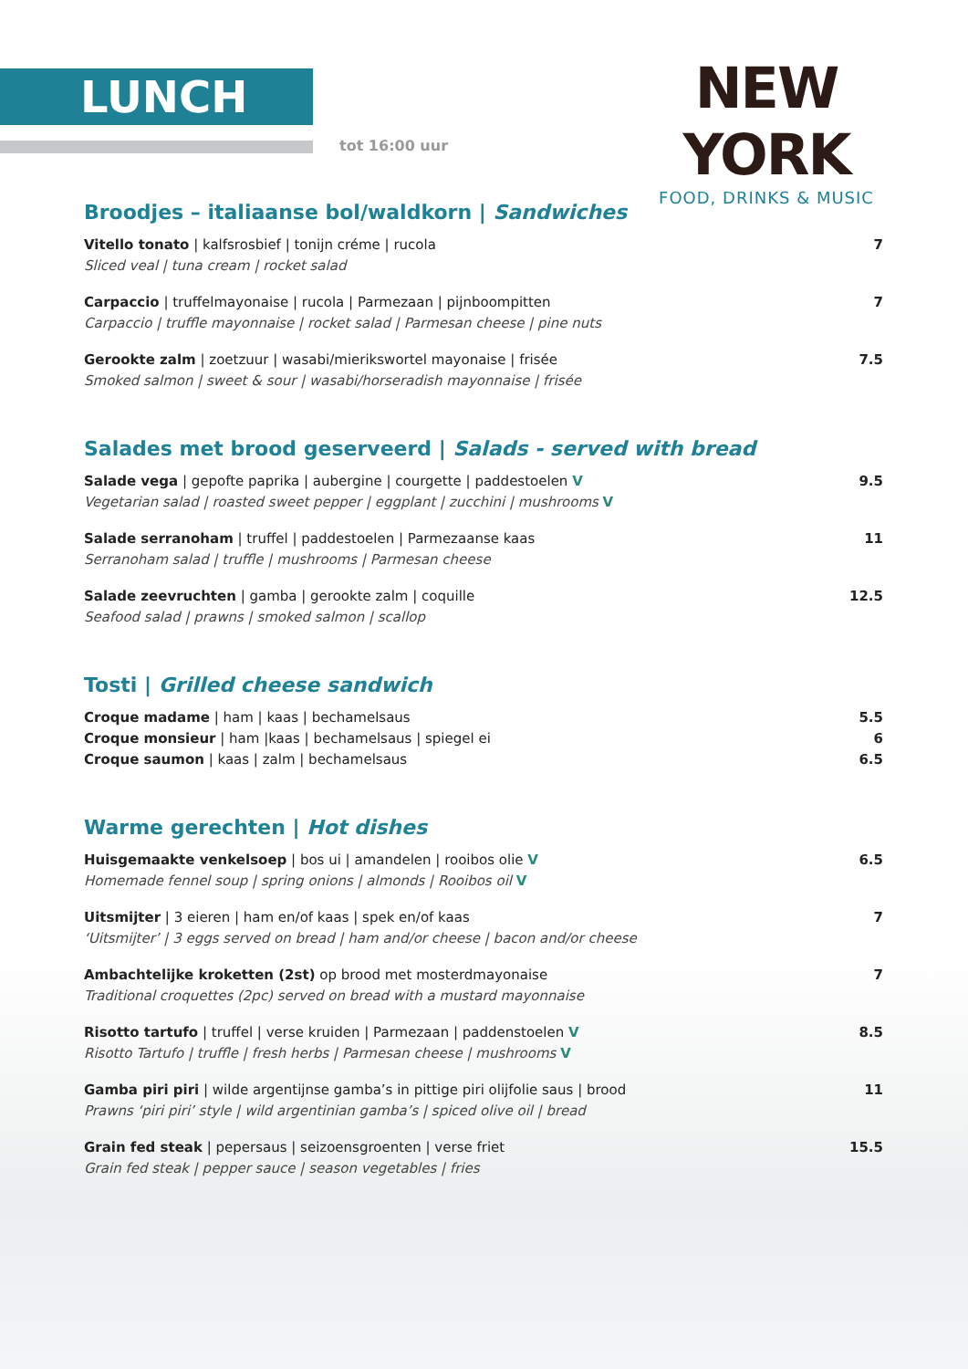LUNCH
tot 16:00 uur
NEW YORK
FOOD, DRINKS & MUSIC
Broodjes – italiaanse bol/waldkorn | Sandwiches
Vitello tonato | kalfsrosbief | tonijn créme | rucola
Sliced veal | tuna cream | rocket salad
7
Carpaccio | truffelmayonaise | rucola | Parmezaan | pijnboompitten
Carpaccio | truffle mayonnaise | rocket salad | Parmesan cheese | pine nuts
7
Gerookte zalm | zoetzuur | wasabi/mierikswortel mayonaise | frisée
Smoked salmon | sweet & sour | wasabi/horseradish mayonnaise | frisée
7.5
Salades met brood geserveerd | Salads - served with bread
Salade vega | gepofte paprika | aubergine | courgette | paddestoelen V
Vegetarian salad | roasted sweet pepper | eggplant | zucchini | mushrooms V
9.5
Salade serranoham | truffel | paddestoelen | Parmezaanse kaas
Serranoham salad | truffle | mushrooms | Parmesan cheese
11
Salade zeevruchten | gamba | gerookte zalm | coquille
Seafood salad | prawns | smoked salmon | scallop
12.5
Tosti | Grilled cheese sandwich
Croque madame | ham | kaas | bechamelsaus
Croque monsieur | ham |kaas | bechamelsaus | spiegel ei
Croque saumon | kaas | zalm | bechamelsaus
5.5
6
6.5
Warme gerechten | Hot dishes
Huisgemaakte venkelsoep | bos ui | amandelen | rooibos olie V
Homemade fennel soup | spring onions | almonds | Rooibos oil V
6.5
Uitsmijter | 3 eieren | ham en/of kaas | spek en/of kaas
‘Uitsmijter’ | 3 eggs served on bread | ham and/or cheese | bacon and/or cheese
7
Ambachtelijke kroketten (2st) op brood met mosterdmayonaise
Traditional croquettes (2pc) served on bread with a mustard mayonnaise
7
Risotto tartufo | truffel | verse kruiden | Parmezaan | paddenstoelen V
Risotto Tartufo | truffle | fresh herbs | Parmesan cheese | mushrooms V
8.5
Gamba piri piri | wilde argentijnse gamba’s in pittige piri olijfolie saus | brood
Prawns ‘piri piri’ style | wild argentinian gamba’s | spiced olive oil | bread
11
Grain fed steak | pepersaus | seizoensgroenten | verse friet
Grain fed steak | pepper sauce | season vegetables | fries
15.5